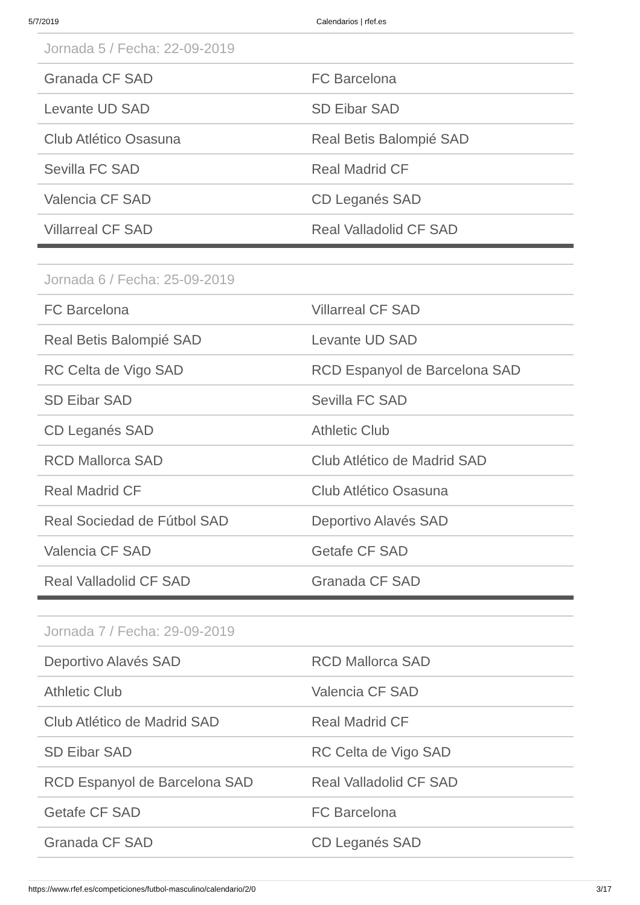5/7/2019 Calendarios | rfef.es
| Jornada 5 / Fecha: 22-09-2019 | |
| --- | --- |
| Granada CF SAD | FC Barcelona |
| Levante UD SAD | SD Eibar SAD |
| Club Atlético Osasuna | Real Betis Balompié SAD |
| Sevilla FC SAD | Real Madrid CF |
| Valencia CF SAD | CD Leganés SAD |
| Villarreal CF SAD | Real Valladolid CF SAD |
| Jornada 6 / Fecha: 25-09-2019 | |
| --- | --- |
| FC Barcelona | Villarreal CF SAD |
| Real Betis Balompié SAD | Levante UD SAD |
| RC Celta de Vigo SAD | RCD Espanyol de Barcelona SAD |
| SD Eibar SAD | Sevilla FC SAD |
| CD Leganés SAD | Athletic Club |
| RCD Mallorca SAD | Club Atlético de Madrid SAD |
| Real Madrid CF | Club Atlético Osasuna |
| Real Sociedad de Fútbol SAD | Deportivo Alavés SAD |
| Valencia CF SAD | Getafe CF SAD |
| Real Valladolid CF SAD | Granada CF SAD |
| Jornada 7 / Fecha: 29-09-2019 | |
| --- | --- |
| Deportivo Alavés SAD | RCD Mallorca SAD |
| Athletic Club | Valencia CF SAD |
| Club Atlético de Madrid SAD | Real Madrid CF |
| SD Eibar SAD | RC Celta de Vigo SAD |
| RCD Espanyol de Barcelona SAD | Real Valladolid CF SAD |
| Getafe CF SAD | FC Barcelona |
| Granada CF SAD | CD Leganés SAD |
https://www.rfef.es/competiciones/futbol-masculino/calendario/2/0 3/17